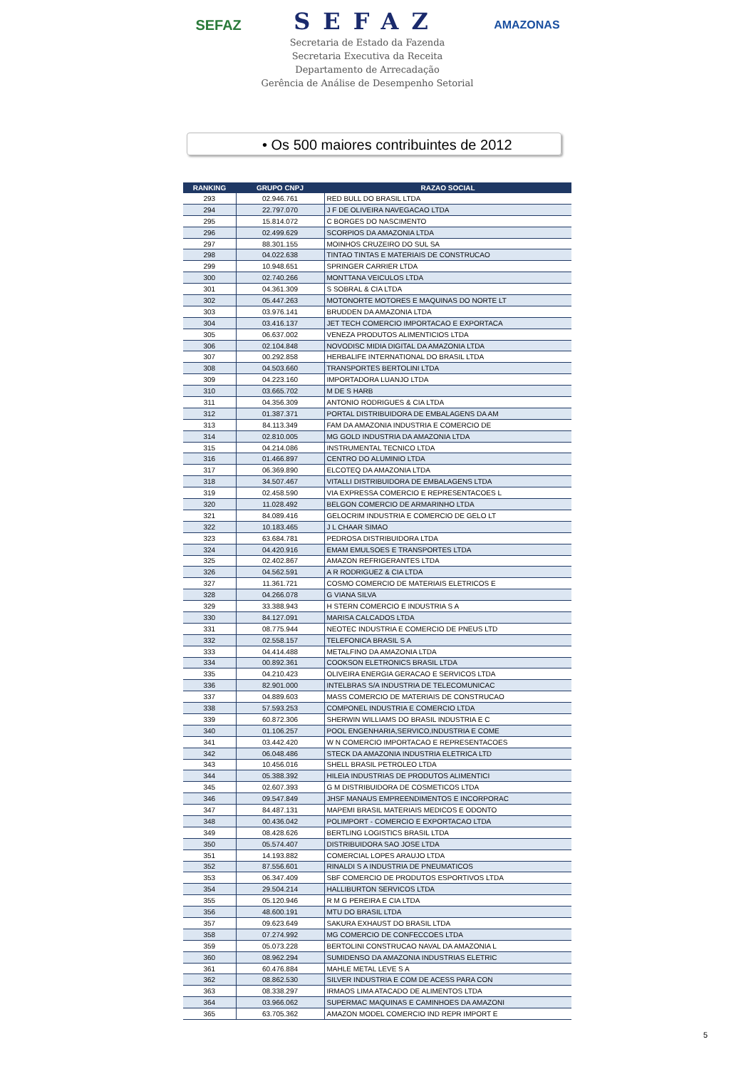SEFAZ
SEFAZ
Secretaria de Estado da Fazenda
Secretaria Executiva da Receita
Departamento de Arrecadação
Gerência de Análise de Desempenho Setorial
AMAZONAS
• Os 500 maiores contribuintes de 2012
| RANKING | GRUPO CNPJ | RAZAO SOCIAL |
| --- | --- | --- |
| 293 | 02.946.761 | RED BULL DO BRASIL LTDA |
| 294 | 22.797.070 | J F DE OLIVEIRA NAVEGACAO LTDA |
| 295 | 15.814.072 | C BORGES DO NASCIMENTO |
| 296 | 02.499.629 | SCORPIOS DA AMAZONIA LTDA |
| 297 | 88.301.155 | MOINHOS CRUZEIRO DO SUL SA |
| 298 | 04.022.638 | TINTAO TINTAS E MATERIAIS DE CONSTRUCAO |
| 299 | 10.948.651 | SPRINGER CARRIER LTDA |
| 300 | 02.740.266 | MONTTANA VEICULOS LTDA |
| 301 | 04.361.309 | S SOBRAL & CIA LTDA |
| 302 | 05.447.263 | MOTONORTE MOTORES E MAQUINAS DO NORTE LT |
| 303 | 03.976.141 | BRUDDEN DA AMAZONIA LTDA |
| 304 | 03.416.137 | JET TECH COMERCIO IMPORTACAO E EXPORTACA |
| 305 | 06.637.002 | VENEZA PRODUTOS ALIMENTICIOS LTDA |
| 306 | 02.104.848 | NOVODISC MIDIA DIGITAL DA AMAZONIA LTDA |
| 307 | 00.292.858 | HERBALIFE INTERNATIONAL DO BRASIL LTDA |
| 308 | 04.503.660 | TRANSPORTES BERTOLINI LTDA |
| 309 | 04.223.160 | IMPORTADORA LUANJO LTDA |
| 310 | 03.665.702 | M DE S HARB |
| 311 | 04.356.309 | ANTONIO RODRIGUES & CIA LTDA |
| 312 | 01.387.371 | PORTAL DISTRIBUIDORA DE EMBALAGENS DA AM |
| 313 | 84.113.349 | FAM DA AMAZONIA INDUSTRIA E COMERCIO DE |
| 314 | 02.810.005 | MG GOLD INDUSTRIA DA AMAZONIA LTDA |
| 315 | 04.214.086 | INSTRUMENTAL TECNICO LTDA |
| 316 | 01.466.897 | CENTRO DO ALUMINIO LTDA |
| 317 | 06.369.890 | ELCOTEQ DA AMAZONIA LTDA |
| 318 | 34.507.467 | VITALLI DISTRIBUIDORA DE EMBALAGENS LTDA |
| 319 | 02.458.590 | VIA EXPRESSA COMERCIO E REPRESENTACOES L |
| 320 | 11.028.492 | BELGON COMERCIO DE ARMARINHO LTDA |
| 321 | 84.089.416 | GELOCRIM INDUSTRIA E COMERCIO DE GELO LT |
| 322 | 10.183.465 | J L CHAAR SIMAO |
| 323 | 63.684.781 | PEDROSA DISTRIBUIDORA LTDA |
| 324 | 04.420.916 | EMAM EMULSOES E TRANSPORTES LTDA |
| 325 | 02.402.867 | AMAZON REFRIGERANTES LTDA |
| 326 | 04.562.591 | A R RODRIGUEZ & CIA LTDA |
| 327 | 11.361.721 | COSMO COMERCIO DE MATERIAIS ELETRICOS E |
| 328 | 04.266.078 | G VIANA SILVA |
| 329 | 33.388.943 | H STERN COMERCIO E INDUSTRIA S A |
| 330 | 84.127.091 | MARISA CALCADOS LTDA |
| 331 | 08.775.944 | NEOTEC INDUSTRIA E COMERCIO DE PNEUS LTD |
| 332 | 02.558.157 | TELEFONICA BRASIL S A |
| 333 | 04.414.488 | METALFINO DA AMAZONIA LTDA |
| 334 | 00.892.361 | COOKSON ELETRONICS BRASIL LTDA |
| 335 | 04.210.423 | OLIVEIRA ENERGIA GERACAO E SERVICOS LTDA |
| 336 | 82.901.000 | INTELBRAS S/A INDUSTRIA DE TELECOMUNICAC |
| 337 | 04.889.603 | MASS COMERCIO DE MATERIAIS DE CONSTRUCAO |
| 338 | 57.593.253 | COMPONEL INDUSTRIA E COMERCIO LTDA |
| 339 | 60.872.306 | SHERWIN WILLIAMS DO BRASIL INDUSTRIA E C |
| 340 | 01.106.257 | POOL ENGENHARIA,SERVICO,INDUSTRIA E COME |
| 341 | 03.442.420 | W N COMERCIO IMPORTACAO E REPRESENTACOES |
| 342 | 06.048.486 | STECK DA AMAZONIA INDUSTRIA ELETRICA LTD |
| 343 | 10.456.016 | SHELL BRASIL PETROLEO LTDA |
| 344 | 05.388.392 | HILEIA INDUSTRIAS DE PRODUTOS ALIMENTICI |
| 345 | 02.607.393 | G M DISTRIBUIDORA DE COSMETICOS LTDA |
| 346 | 09.547.849 | JHSF MANAUS EMPREENDIMENTOS E INCORPORAC |
| 347 | 84.487.131 | MAPEMI BRASIL MATERIAIS MEDICOS E ODONTO |
| 348 | 00.436.042 | POLIMPORT - COMERCIO E EXPORTACAO LTDA |
| 349 | 08.428.626 | BERTLING LOGISTICS BRASIL LTDA |
| 350 | 05.574.407 | DISTRIBUIDORA SAO JOSE LTDA |
| 351 | 14.193.882 | COMERCIAL LOPES ARAUJO LTDA |
| 352 | 87.556.601 | RINALDI S A INDUSTRIA DE PNEUMATICOS |
| 353 | 06.347.409 | SBF COMERCIO DE PRODUTOS ESPORTIVOS LTDA |
| 354 | 29.504.214 | HALLIBURTON SERVICOS LTDA |
| 355 | 05.120.946 | R M G PEREIRA E CIA LTDA |
| 356 | 48.600.191 | MTU DO BRASIL LTDA |
| 357 | 09.623.649 | SAKURA EXHAUST DO BRASIL LTDA |
| 358 | 07.274.992 | MG COMERCIO DE CONFECCOES LTDA |
| 359 | 05.073.228 | BERTOLINI CONSTRUCAO NAVAL DA AMAZONIA L |
| 360 | 08.962.294 | SUMIDENSO DA AMAZONIA INDUSTRIAS ELETRIC |
| 361 | 60.476.884 | MAHLE METAL LEVE S A |
| 362 | 08.862.530 | SILVER INDUSTRIA E COM DE ACESS PARA CON |
| 363 | 08.338.297 | IRMAOS LIMA ATACADO DE ALIMENTOS LTDA |
| 364 | 03.966.062 | SUPERMAC MAQUINAS E CAMINHOES DA AMAZONI |
| 365 | 63.705.362 | AMAZON MODEL COMERCIO IND REPR IMPORT E |
5